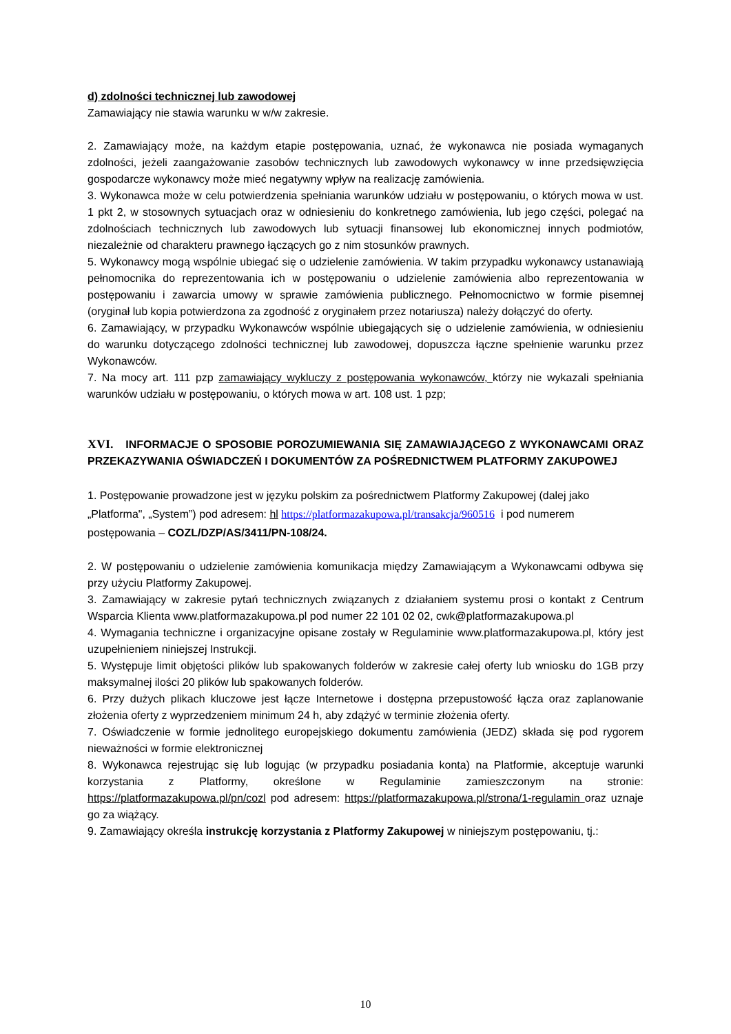d) zdolności technicznej lub zawodowej
Zamawiający nie stawia warunku w w/w zakresie.
2. Zamawiający może, na każdym etapie postępowania, uznać, że wykonawca nie posiada wymaganych zdolności, jeżeli zaangażowanie zasobów technicznych lub zawodowych wykonawcy w inne przedsięwzięcia gospodarcze wykonawcy może mieć negatywny wpływ na realizację zamówienia.
3. Wykonawca może w celu potwierdzenia spełniania warunków udziału w postępowaniu, o których mowa w ust. 1 pkt 2, w stosownych sytuacjach oraz w odniesieniu do konkretnego zamówienia, lub jego części, polegać na zdolnościach technicznych lub zawodowych lub sytuacji finansowej lub ekonomicznej innych podmiotów, niezależnie od charakteru prawnego łączących go z nim stosunków prawnych.
5. Wykonawcy mogą wspólnie ubiegać się o udzielenie zamówienia. W takim przypadku wykonawcy ustanawiają pełnomocnika do reprezentowania ich w postępowaniu o udzielenie zamówienia albo reprezentowania w postępowaniu i zawarcia umowy w sprawie zamówienia publicznego. Pełnomocnictwo w formie pisemnej (oryginał lub kopia potwierdzona za zgodność z oryginałem przez notariusza) należy dołączyć do oferty.
6. Zamawiający, w przypadku Wykonawców wspólnie ubiegających się o udzielenie zamówienia, w odniesieniu do warunku dotyczącego zdolności technicznej lub zawodowej, dopuszcza łączne spełnienie warunku przez Wykonawców.
7. Na mocy art. 111 pzp zamawiający wykluczy z postępowania wykonawców, którzy nie wykazali spełniania warunków udziału w postępowaniu, o których mowa w art. 108 ust. 1 pzp;
XVI. INFORMACJE O SPOSOBIE POROZUMIEWANIA SIĘ ZAMAWIAJĄCEGO Z WYKONAWCAMI ORAZ PRZEKAZYWANIA OŚWIADCZEŃ I DOKUMENTÓW ZA POŚREDNICTWEM PLATFORMY ZAKUPOWEJ
1. Postępowanie prowadzone jest w języku polskim za pośrednictwem Platformy Zakupowej (dalej jako „Platforma", „System”) pod adresem: hl https://platformazakupowa.pl/transakcja/960516 i pod numerem postępowania – COZL/DZP/AS/3411/PN-108/24.
2. W postępowaniu o udzielenie zamówienia komunikacja między Zamawiającym a Wykonawcami odbywa się przy użyciu Platformy Zakupowej.
3. Zamawiający w zakresie pytań technicznych związanych z działaniem systemu prosi o kontakt z Centrum Wsparcia Klienta www.platformazakupowa.pl pod numer 22 101 02 02, cwk@platformazakupowa.pl
4. Wymagania techniczne i organizacyjne opisane zostały w Regulaminie www.platformazakupowa.pl, który jest uzupełnieniem niniejszej Instrukcji.
5. Występuje limit objętości plików lub spakowanych folderów w zakresie całej oferty lub wniosku do 1GB przy maksymalnej ilości 20 plików lub spakowanych folderów.
6. Przy dużych plikach kluczowe jest łącze Internetowe i dostępna przepustowość łącza oraz zaplanowanie złożenia oferty z wyprzedzeniem minimum 24 h, aby zdążyć w terminie złożenia oferty.
7. Oświadczenie w formie jednolitego europejskiego dokumentu zamówienia (JEDZ) składa się pod rygorem nieważności w formie elektronicznej
8. Wykonawca rejestrując się lub logując (w przypadku posiadania konta) na Platformie, akceptuje warunki korzystania z Platformy, określone w Regulaminie zamieszczonym na stronie: https://platformazakupowa.pl/pn/cozl pod adresem: https://platformazakupowa.pl/strona/1-regulamin oraz uznaje go za wiążący.
9. Zamawiający określa instrukcję korzystania z Platformy Zakupowej w niniejszym postępowaniu, tj.:
10